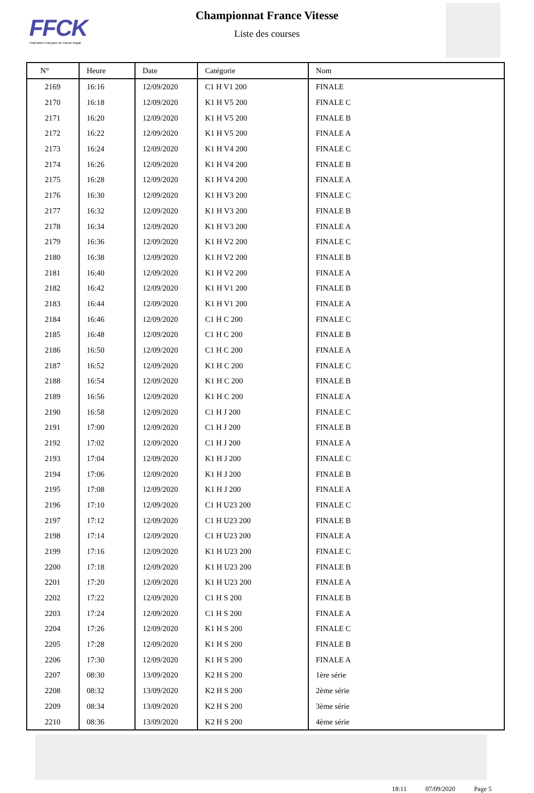FFCK
Fédération Française de Canoë-Kayak
Championnat France Vitesse
Liste des courses
| N° | Heure | Date | Catégorie | Nom |
| --- | --- | --- | --- | --- |
| 2169 | 16:16 | 12/09/2020 | C1 H V1 200 | FINALE |
| 2170 | 16:18 | 12/09/2020 | K1 H V5 200 | FINALE C |
| 2171 | 16:20 | 12/09/2020 | K1 H V5 200 | FINALE B |
| 2172 | 16:22 | 12/09/2020 | K1 H V5 200 | FINALE A |
| 2173 | 16:24 | 12/09/2020 | K1 H V4 200 | FINALE C |
| 2174 | 16:26 | 12/09/2020 | K1 H V4 200 | FINALE B |
| 2175 | 16:28 | 12/09/2020 | K1 H V4 200 | FINALE A |
| 2176 | 16:30 | 12/09/2020 | K1 H V3 200 | FINALE C |
| 2177 | 16:32 | 12/09/2020 | K1 H V3 200 | FINALE B |
| 2178 | 16:34 | 12/09/2020 | K1 H V3 200 | FINALE A |
| 2179 | 16:36 | 12/09/2020 | K1 H V2 200 | FINALE C |
| 2180 | 16:38 | 12/09/2020 | K1 H V2 200 | FINALE B |
| 2181 | 16:40 | 12/09/2020 | K1 H V2 200 | FINALE A |
| 2182 | 16:42 | 12/09/2020 | K1 H V1 200 | FINALE B |
| 2183 | 16:44 | 12/09/2020 | K1 H V1 200 | FINALE A |
| 2184 | 16:46 | 12/09/2020 | C1 H C 200 | FINALE C |
| 2185 | 16:48 | 12/09/2020 | C1 H C 200 | FINALE B |
| 2186 | 16:50 | 12/09/2020 | C1 H C 200 | FINALE A |
| 2187 | 16:52 | 12/09/2020 | K1 H C 200 | FINALE C |
| 2188 | 16:54 | 12/09/2020 | K1 H C 200 | FINALE B |
| 2189 | 16:56 | 12/09/2020 | K1 H C 200 | FINALE A |
| 2190 | 16:58 | 12/09/2020 | C1 H J 200 | FINALE C |
| 2191 | 17:00 | 12/09/2020 | C1 H J 200 | FINALE B |
| 2192 | 17:02 | 12/09/2020 | C1 H J 200 | FINALE A |
| 2193 | 17:04 | 12/09/2020 | K1 H J 200 | FINALE C |
| 2194 | 17:06 | 12/09/2020 | K1 H J 200 | FINALE B |
| 2195 | 17:08 | 12/09/2020 | K1 H J 200 | FINALE A |
| 2196 | 17:10 | 12/09/2020 | C1 H U23 200 | FINALE C |
| 2197 | 17:12 | 12/09/2020 | C1 H U23 200 | FINALE B |
| 2198 | 17:14 | 12/09/2020 | C1 H U23 200 | FINALE A |
| 2199 | 17:16 | 12/09/2020 | K1 H U23 200 | FINALE C |
| 2200 | 17:18 | 12/09/2020 | K1 H U23 200 | FINALE B |
| 2201 | 17:20 | 12/09/2020 | K1 H U23 200 | FINALE A |
| 2202 | 17:22 | 12/09/2020 | C1 H S 200 | FINALE B |
| 2203 | 17:24 | 12/09/2020 | C1 H S 200 | FINALE A |
| 2204 | 17:26 | 12/09/2020 | K1 H S 200 | FINALE C |
| 2205 | 17:28 | 12/09/2020 | K1 H S 200 | FINALE B |
| 2206 | 17:30 | 12/09/2020 | K1 H S 200 | FINALE A |
| 2207 | 08:30 | 13/09/2020 | K2 H S 200 | 1ère série |
| 2208 | 08:32 | 13/09/2020 | K2 H S 200 | 2ème série |
| 2209 | 08:34 | 13/09/2020 | K2 H S 200 | 3ème série |
| 2210 | 08:36 | 13/09/2020 | K2 H S 200 | 4ème série |
18:11 07/09/2020 Page 5